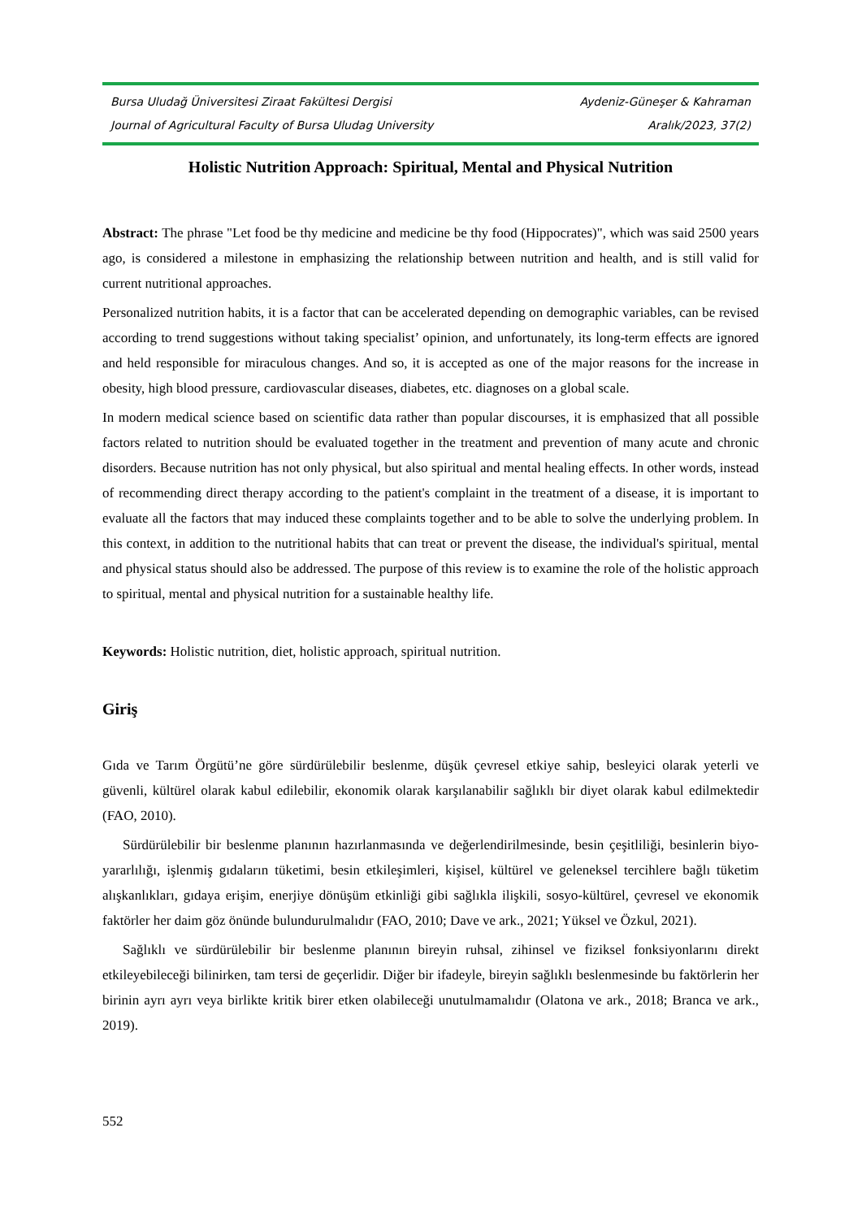Bursa Uludağ Üniversitesi Ziraat Fakültesi Dergisi Aydeniz-Güneşer & Kahraman
Journal of Agricultural Faculty of Bursa Uludag University Aralık/2023, 37(2)
Holistic Nutrition Approach: Spiritual, Mental and Physical Nutrition
Abstract: The phrase "Let food be thy medicine and medicine be thy food (Hippocrates)", which was said 2500 years ago, is considered a milestone in emphasizing the relationship between nutrition and health, and is still valid for current nutritional approaches.
Personalized nutrition habits, it is a factor that can be accelerated depending on demographic variables, can be revised according to trend suggestions without taking specialist’ opinion, and unfortunately, its long-term effects are ignored and held responsible for miraculous changes. And so, it is accepted as one of the major reasons for the increase in obesity, high blood pressure, cardiovascular diseases, diabetes, etc. diagnoses on a global scale.
In modern medical science based on scientific data rather than popular discourses, it is emphasized that all possible factors related to nutrition should be evaluated together in the treatment and prevention of many acute and chronic disorders. Because nutrition has not only physical, but also spiritual and mental healing effects. In other words, instead of recommending direct therapy according to the patient's complaint in the treatment of a disease, it is important to evaluate all the factors that may induced these complaints together and to be able to solve the underlying problem. In this context, in addition to the nutritional habits that can treat or prevent the disease, the individual's spiritual, mental and physical status should also be addressed. The purpose of this review is to examine the role of the holistic approach to spiritual, mental and physical nutrition for a sustainable healthy life.
Keywords: Holistic nutrition, diet, holistic approach, spiritual nutrition.
Giriş
Gıda ve Tarım Örgütü’ne göre sürdürülebilir beslenme, düşük çevresel etkiye sahip, besleyici olarak yeterli ve güvenli, kültürel olarak kabul edilebilir, ekonomik olarak karşılanabilir sağlıklı bir diyet olarak kabul edilmektedir (FAO, 2010).
Sürdürülebilir bir beslenme planının hazırlanmasında ve değerlendirilmesinde, besin çeşitliliği, besinlerin biyo-yararlılığı, işlenmiş gıdaların tüketimi, besin etkileşimleri, kişisel, kültürel ve geleneksel tercihlere bağlı tüketim alışkanlıkları, gıdaya erişim, enerjiye dönüşüm etkinliği gibi sağlıkla ilişkili, sosyo-kültürel, çevresel ve ekonomik faktörler her daim göz önünde bulundurulmalıdır (FAO, 2010; Dave ve ark., 2021; Yüksel ve Özkul, 2021).
Sağlıklı ve sürdürülebilir bir beslenme planının bireyin ruhsal, zihinsel ve fiziksel fonksiyonlarını direkt etkileyebileceği bilinirken, tam tersi de geçerlidir. Diğer bir ifadeyle, bireyin sağlıklı beslenmesinde bu faktörlerin her birinin ayrı ayrı veya birlikte kritik birer etken olabileceği unutulmamalıdır (Olatona ve ark., 2018; Branca ve ark., 2019).
552